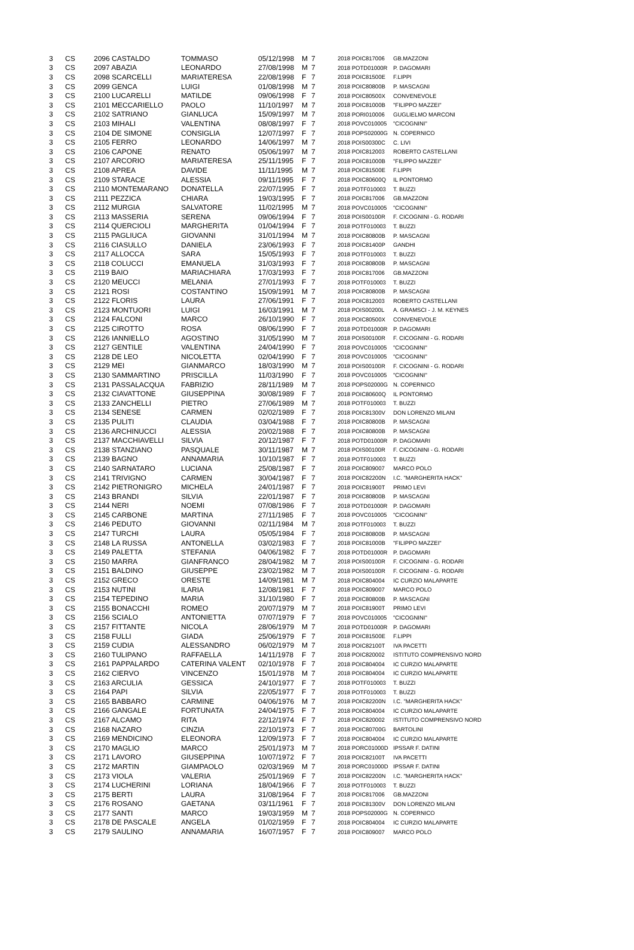| 3 | CS | 2096 CASTALDO | TOMMASO | 05/12/1998 | M | 7 | 2018 POIC817006 | GB.MAZZONI |
| 3 | CS | 2097 ABAZIA | LEONARDO | 27/08/1998 | M | 7 | 2018 POTD01000R | P. DAGOMARI |
| 3 | CS | 2098 SCARCELLI | MARIATERESA | 22/08/1998 | F | 7 | 2018 POIC81500E | F.LIPPI |
| 3 | CS | 2099 GENCA | LUIGI | 01/08/1998 | M | 7 | 2018 POIC80800B | P. MASCAGNI |
| 3 | CS | 2100 LUCARELLI | MATILDE | 09/06/1998 | F | 7 | 2018 POIC80500X | CONVENEVOLE |
| 3 | CS | 2101 MECCARIELLO | PAOLO | 11/10/1997 | M | 7 | 2018 POIC81000B | "FILIPPO MAZZEI" |
| 3 | CS | 2102 SATRIANO | GIANLUCA | 15/09/1997 | M | 7 | 2018 PORI010006 | GUGLIELMO MARCONI |
| 3 | CS | 2103 MIHALI | VALENTINA | 08/08/1997 | F | 7 | 2018 POVC010005 | "CICOGNINI" |
| 3 | CS | 2104 DE SIMONE | CONSIGLIA | 12/07/1997 | F | 7 | 2018 POPS02000G | N. COPERNICO |
| 3 | CS | 2105 FERRO | LEONARDO | 14/06/1997 | M | 7 | 2018 POIS00300C | C. LIVI |
| 3 | CS | 2106 CAPONE | RENATO | 05/06/1997 | M | 7 | 2018 POIC812003 | ROBERTO CASTELLANI |
| 3 | CS | 2107 ARCORIO | MARIATERESA | 25/11/1995 | F | 7 | 2018 POIC81000B | "FILIPPO MAZZEI" |
| 3 | CS | 2108 APREA | DAVIDE | 11/11/1995 | M | 7 | 2018 POIC81500E | F.LIPPI |
| 3 | CS | 2109 STARACE | ALESSIA | 09/11/1995 | F | 7 | 2018 POIC80600Q | IL PONTORMO |
| 3 | CS | 2110 MONTEMARANO | DONATELLA | 22/07/1995 | F | 7 | 2018 POTF010003 | T. BUZZI |
| 3 | CS | 2111 PEZZICA | CHIARA | 19/03/1995 | F | 7 | 2018 POIC817006 | GB.MAZZONI |
| 3 | CS | 2112 MURGIA | SALVATORE | 11/02/1995 | M | 7 | 2018 POVC010005 | "CICOGNINI" |
| 3 | CS | 2113 MASSERIA | SERENA | 09/06/1994 | F | 7 | 2018 POIS00100R | F. CICOGNINI - G. RODARI |
| 3 | CS | 2114 QUERCIOLI | MARGHERITA | 01/04/1994 | F | 7 | 2018 POTF010003 | T. BUZZI |
| 3 | CS | 2115 PAGLIUCA | GIOVANNI | 31/01/1994 | M | 7 | 2018 POIC80800B | P. MASCAGNI |
| 3 | CS | 2116 CIASULLO | DANIELA | 23/06/1993 | F | 7 | 2018 POIC81400P | GANDHI |
| 3 | CS | 2117 ALLOCCA | SARA | 15/05/1993 | F | 7 | 2018 POTF010003 | T. BUZZI |
| 3 | CS | 2118 COLUCCI | EMANUELA | 31/03/1993 | F | 7 | 2018 POIC80800B | P. MASCAGNI |
| 3 | CS | 2119 BAIO | MARIACHIARA | 17/03/1993 | F | 7 | 2018 POIC817006 | GB.MAZZONI |
| 3 | CS | 2120 MEUCCI | MELANIA | 27/01/1993 | F | 7 | 2018 POTF010003 | T. BUZZI |
| 3 | CS | 2121 ROSI | COSTANTINO | 15/09/1991 | M | 7 | 2018 POIC80800B | P. MASCAGNI |
| 3 | CS | 2122 FLORIS | LAURA | 27/06/1991 | F | 7 | 2018 POIC812003 | ROBERTO CASTELLANI |
| 3 | CS | 2123 MONTUORI | LUIGI | 16/03/1991 | M | 7 | 2018 POIS00200L | A. GRAMSCI - J. M. KEYNES |
| 3 | CS | 2124 FALCONI | MARCO | 26/10/1990 | F | 7 | 2018 POIC80500X | CONVENEVOLE |
| 3 | CS | 2125 CIROTTO | ROSA | 08/06/1990 | F | 7 | 2018 POTD01000R | P. DAGOMARI |
| 3 | CS | 2126 IANNIELLO | AGOSTINO | 31/05/1990 | M | 7 | 2018 POIS00100R | F. CICOGNINI - G. RODARI |
| 3 | CS | 2127 GENTILE | VALENTINA | 24/04/1990 | F | 7 | 2018 POVC010005 | "CICOGNINI" |
| 3 | CS | 2128 DE LEO | NICOLETTA | 02/04/1990 | F | 7 | 2018 POVC010005 | "CICOGNINI" |
| 3 | CS | 2129 MEI | GIANMARCO | 18/03/1990 | M | 7 | 2018 POIS00100R | F. CICOGNINI - G. RODARI |
| 3 | CS | 2130 SAMMARTINO | PRISCILLA | 11/03/1990 | F | 7 | 2018 POVC010005 | "CICOGNINI" |
| 3 | CS | 2131 PASSALACQUA | FABRIZIO | 28/11/1989 | M | 7 | 2018 POPS02000G | N. COPERNICO |
| 3 | CS | 2132 CIAVATTONE | GIUSEPPINA | 30/08/1989 | F | 7 | 2018 POIC80600Q | IL PONTORMO |
| 3 | CS | 2133 ZANCHELLI | PIETRO | 27/06/1989 | M | 7 | 2018 POTF010003 | T. BUZZI |
| 3 | CS | 2134 SENESE | CARMEN | 02/02/1989 | F | 7 | 2018 POIC81300V | DON LORENZO MILANI |
| 3 | CS | 2135 PULITI | CLAUDIA | 03/04/1988 | F | 7 | 2018 POIC80800B | P. MASCAGNI |
| 3 | CS | 2136 ARCHINUCCI | ALESSIA | 20/02/1988 | F | 7 | 2018 POIC80800B | P. MASCAGNI |
| 3 | CS | 2137 MACCHIAVELLI | SILVIA | 20/12/1987 | F | 7 | 2018 POTD01000R | P. DAGOMARI |
| 3 | CS | 2138 STANZIANO | PASQUALE | 30/11/1987 | M | 7 | 2018 POIS00100R | F. CICOGNINI - G. RODARI |
| 3 | CS | 2139 BAGNO | ANNAMARIA | 10/10/1987 | F | 7 | 2018 POTF010003 | T. BUZZI |
| 3 | CS | 2140 SARNATARO | LUCIANA | 25/08/1987 | F | 7 | 2018 POIC809007 | MARCO POLO |
| 3 | CS | 2141 TRIVIGNO | CARMEN | 30/04/1987 | F | 7 | 2018 POIC82200N | I.C. "MARGHERITA HACK" |
| 3 | CS | 2142 PIETRONIGRO | MICHELA | 24/01/1987 | F | 7 | 2018 POIC81900T | PRIMO LEVI |
| 3 | CS | 2143 BRANDI | SILVIA | 22/01/1987 | F | 7 | 2018 POIC80800B | P. MASCAGNI |
| 3 | CS | 2144 NERI | NOEMI | 07/08/1986 | F | 7 | 2018 POTD01000R | P. DAGOMARI |
| 3 | CS | 2145 CARBONE | MARTINA | 27/11/1985 | F | 7 | 2018 POVC010005 | "CICOGNINI" |
| 3 | CS | 2146 PEDUTO | GIOVANNI | 02/11/1984 | M | 7 | 2018 POTF010003 | T. BUZZI |
| 3 | CS | 2147 TURCHI | LAURA | 05/05/1984 | F | 7 | 2018 POIC80800B | P. MASCAGNI |
| 3 | CS | 2148 LA RUSSA | ANTONELLA | 03/02/1983 | F | 7 | 2018 POIC81000B | "FILIPPO MAZZEI" |
| 3 | CS | 2149 PALETTA | STEFANIA | 04/06/1982 | F | 7 | 2018 POTD01000R | P. DAGOMARI |
| 3 | CS | 2150 MARRA | GIANFRANCO | 28/04/1982 | M | 7 | 2018 POIS00100R | F. CICOGNINI - G. RODARI |
| 3 | CS | 2151 BALDINO | GIUSEPPE | 23/02/1982 | M | 7 | 2018 POIS00100R | F. CICOGNINI - G. RODARI |
| 3 | CS | 2152 GRECO | ORESTE | 14/09/1981 | M | 7 | 2018 POIC804004 | IC CURZIO MALAPARTE |
| 3 | CS | 2153 NUTINI | ILARIA | 12/08/1981 | F | 7 | 2018 POIC809007 | MARCO POLO |
| 3 | CS | 2154 TEPEDINO | MARIA | 31/10/1980 | F | 7 | 2018 POIC80800B | P. MASCAGNI |
| 3 | CS | 2155 BONACCHI | ROMEO | 20/07/1979 | M | 7 | 2018 POIC81900T | PRIMO LEVI |
| 3 | CS | 2156 SCIALO | ANTONIETTA | 07/07/1979 | F | 7 | 2018 POVC010005 | "CICOGNINI" |
| 3 | CS | 2157 FITTANTE | NICOLA | 28/06/1979 | M | 7 | 2018 POTD01000R | P. DAGOMARI |
| 3 | CS | 2158 FULLI | GIADA | 25/06/1979 | F | 7 | 2018 POIC81500E | F.LIPPI |
| 3 | CS | 2159 CUDIA | ALESSANDRO | 06/02/1979 | M | 7 | 2018 POIC82100T | IVA PACETTI |
| 3 | CS | 2160 TULIPANO | RAFFAELLA | 14/11/1978 | F | 7 | 2018 POIC820002 | ISTITUTO COMPRENSIVO NORD |
| 3 | CS | 2161 PAPPALARDO | CATERINA VALENT | 02/10/1978 | F | 7 | 2018 POIC804004 | IC CURZIO MALAPARTE |
| 3 | CS | 2162 CIERVO | VINCENZO | 15/01/1978 | M | 7 | 2018 POIC804004 | IC CURZIO MALAPARTE |
| 3 | CS | 2163 ARCULIA | GESSICA | 24/10/1977 | F | 7 | 2018 POTF010003 | T. BUZZI |
| 3 | CS | 2164 PAPI | SILVIA | 22/05/1977 | F | 7 | 2018 POTF010003 | T. BUZZI |
| 3 | CS | 2165 BABBARO | CARMINE | 04/06/1976 | M | 7 | 2018 POIC82200N | I.C. "MARGHERITA HACK" |
| 3 | CS | 2166 GANGALE | FORTUNATA | 24/04/1975 | F | 7 | 2018 POIC804004 | IC CURZIO MALAPARTE |
| 3 | CS | 2167 ALCAMO | RITA | 22/12/1974 | F | 7 | 2018 POIC820002 | ISTITUTO COMPRENSIVO NORD |
| 3 | CS | 2168 NAZARO | CINZIA | 22/10/1973 | F | 7 | 2018 POIC80700G | BARTOLINI |
| 3 | CS | 2169 MENDICINO | ELEONORA | 12/09/1973 | F | 7 | 2018 POIC804004 | IC CURZIO MALAPARTE |
| 3 | CS | 2170 MAGLIO | MARCO | 25/01/1973 | M | 7 | 2018 PORC01000D | IPSSAR F. DATINI |
| 3 | CS | 2171 LAVORO | GIUSEPPINA | 10/07/1972 | F | 7 | 2018 POIC82100T | IVA PACETTI |
| 3 | CS | 2172 MARTIN | GIAMPAOLO | 02/03/1969 | M | 7 | 2018 PORC01000D | IPSSAR F. DATINI |
| 3 | CS | 2173 VIOLA | VALERIA | 25/01/1969 | F | 7 | 2018 POIC82200N | I.C. "MARGHERITA HACK" |
| 3 | CS | 2174 LUCHERINI | LORIANA | 18/04/1966 | F | 7 | 2018 POTF010003 | T. BUZZI |
| 3 | CS | 2175 BERTI | LAURA | 31/08/1964 | F | 7 | 2018 POIC817006 | GB.MAZZONI |
| 3 | CS | 2176 ROSANO | GAETANA | 03/11/1961 | F | 7 | 2018 POIC81300V | DON LORENZO MILANI |
| 3 | CS | 2177 SANTI | MARCO | 19/03/1959 | M | 7 | 2018 POPS02000G | N. COPERNICO |
| 3 | CS | 2178 DE PASCALE | ANGELA | 01/02/1959 | F | 7 | 2018 POIC804004 | IC CURZIO MALAPARTE |
| 3 | CS | 2179 SAULINO | ANNAMARIA | 16/07/1957 | F | 7 | 2018 POIC809007 | MARCO POLO |